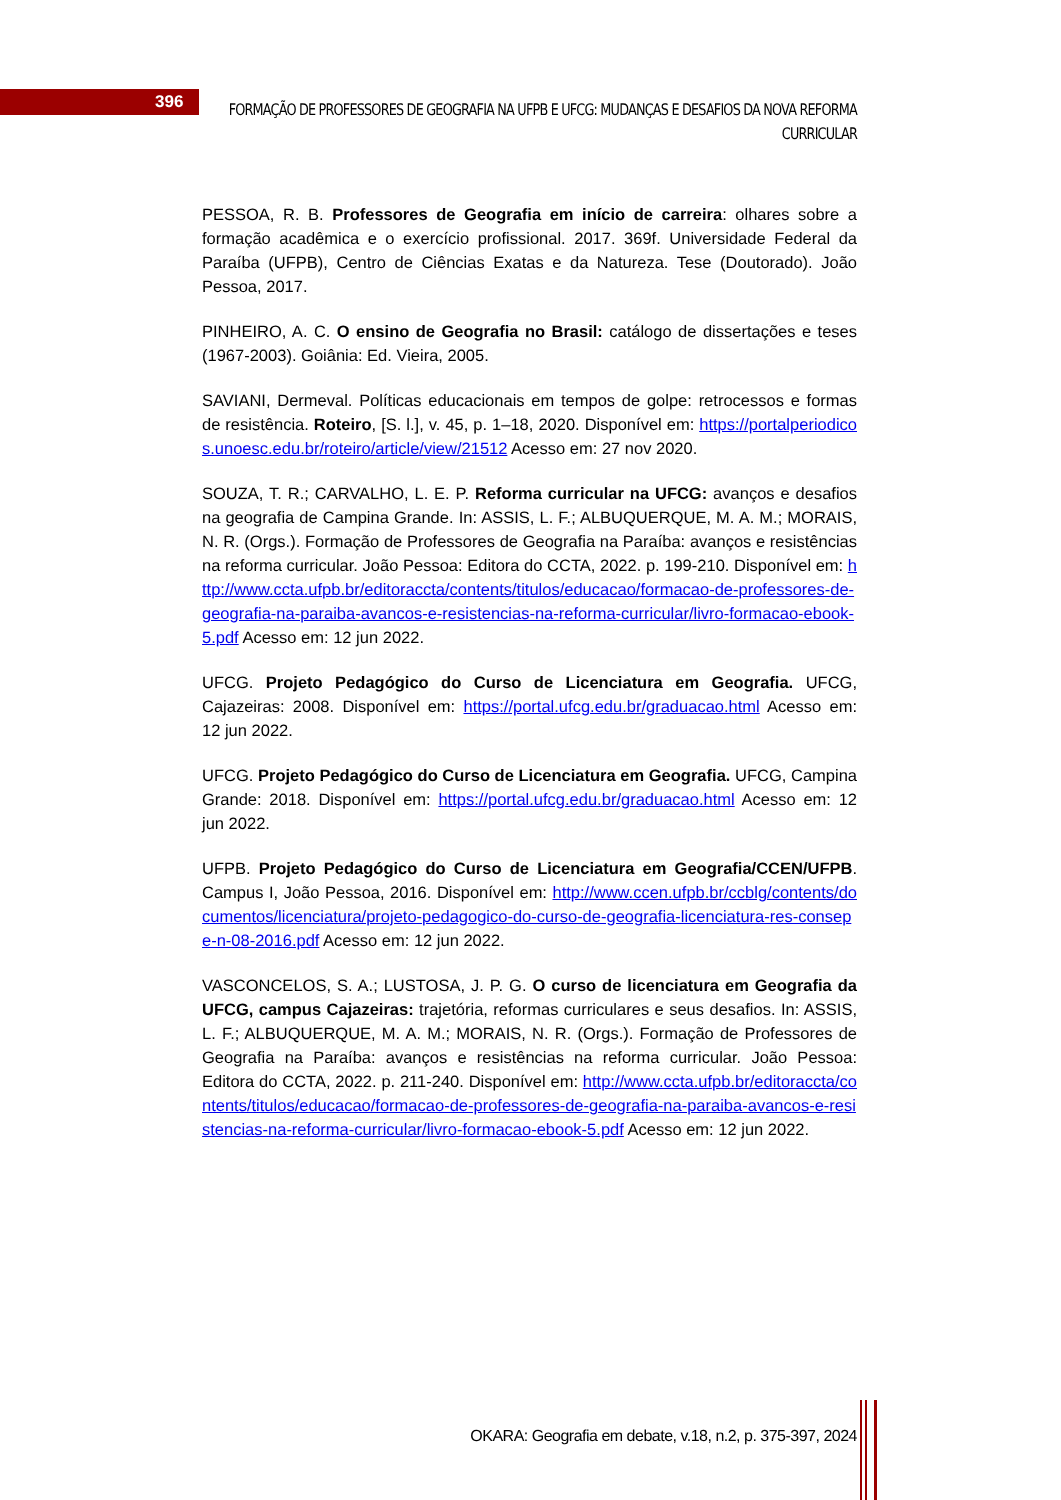396
FORMAÇÃO DE PROFESSORES DE GEOGRAFIA NA UFPB E UFCG: MUDANÇAS E DESAFIOS DA NOVA REFORMA CURRICULAR
PESSOA, R. B. Professores de Geografia em início de carreira: olhares sobre a formação acadêmica e o exercício profissional. 2017. 369f. Universidade Federal da Paraíba (UFPB), Centro de Ciências Exatas e da Natureza. Tese (Doutorado). João Pessoa, 2017.
PINHEIRO, A. C. O ensino de Geografia no Brasil: catálogo de dissertações e teses (1967-2003). Goiânia: Ed. Vieira, 2005.
SAVIANI, Dermeval. Políticas educacionais em tempos de golpe: retrocessos e formas de resistência. Roteiro, [S. l.], v. 45, p. 1–18, 2020. Disponível em: https://portalperiodicos.unoesc.edu.br/roteiro/article/view/21512 Acesso em: 27 nov 2020.
SOUZA, T. R.; CARVALHO, L. E. P. Reforma curricular na UFCG: avanços e desafios na geografia de Campina Grande. In: ASSIS, L. F.; ALBUQUERQUE, M. A. M.; MORAIS, N. R. (Orgs.). Formação de Professores de Geografia na Paraíba: avanços e resistências na reforma curricular. João Pessoa: Editora do CCTA, 2022. p. 199-210. Disponível em: http://www.ccta.ufpb.br/editoraccta/contents/titulos/educacao/formacao-de-professores-de-geografia-na-paraiba-avancos-e-resistencias-na-reforma-curricular/livro-formacao-ebook-5.pdf Acesso em: 12 jun 2022.
UFCG. Projeto Pedagógico do Curso de Licenciatura em Geografia. UFCG, Cajazeiras: 2008. Disponível em: https://portal.ufcg.edu.br/graduacao.html Acesso em: 12 jun 2022.
UFCG. Projeto Pedagógico do Curso de Licenciatura em Geografia. UFCG, Campina Grande: 2018. Disponível em: https://portal.ufcg.edu.br/graduacao.html Acesso em: 12 jun 2022.
UFPB. Projeto Pedagógico do Curso de Licenciatura em Geografia/CCEN/UFPB. Campus I, João Pessoa, 2016. Disponível em: http://www.ccen.ufpb.br/ccblg/contents/documentos/licenciatura/projeto-pedagogico-do-curso-de-geografia-licenciatura-res-consepe-n-08-2016.pdf Acesso em: 12 jun 2022.
VASCONCELOS, S. A.; LUSTOSA, J. P. G. O curso de licenciatura em Geografia da UFCG, campus Cajazeiras: trajetória, reformas curriculares e seus desafios. In: ASSIS, L. F.; ALBUQUERQUE, M. A. M.; MORAIS, N. R. (Orgs.). Formação de Professores de Geografia na Paraíba: avanços e resistências na reforma curricular. João Pessoa: Editora do CCTA, 2022. p. 211-240. Disponível em: http://www.ccta.ufpb.br/editoraccta/contents/titulos/educacao/formacao-de-professores-de-geografia-na-paraiba-avancos-e-resistencias-na-reforma-curricular/livro-formacao-ebook-5.pdf Acesso em: 12 jun 2022.
OKARA: Geografia em debate, v.18, n.2, p. 375-397, 2024